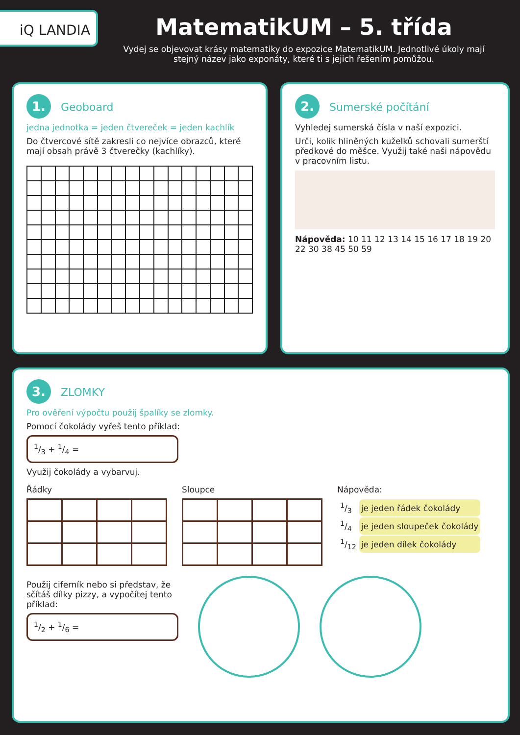iQ LANDIA
MatematikUM – 5. třída
Vydej se objevovat krásy matematiky do expozice MatematikUM. Jednotlivé úkoly mají stejný název jako exponáty, které ti s jejich řešením pomůžou.
1. Geoboard
jedna jednotka = jeden čtvereček = jeden kachlík
Do čtvercové sítě zakresli co nejvíce obrazců, které mají obsah právě 3 čtverečky (kachlíky).
2. Sumerské počítání
Vyhledej sumerská čísla v naší expozici.
Urči, kolik hliněných kuželků schovali sumerští předkové do měšce. Využij také naši nápovědu v pracovním listu.
Nápověda: 10 11 12 13 14 15 16 17 18 19 20 22 30 38 45 50 59
3. ZLOMKY
Pro ověření výpočtu použij špalíky se zlomky.
Pomocí čokolády vyřeš tento příklad:
1/3 + 1/4 =
Využij čokolády a vybarvuj.
Řádky Sloupce Nápověda:
| 1/3 | je jeden řádek čokolády |
| 1/4 | je jeden sloupeček čokolády |
| 1/12 | je jeden dílek čokolády |
Použij ciferník nebo si představ, že sčítáš dílky pizzy, a vypočítej tento příklad:
1/2 + 1/6 =